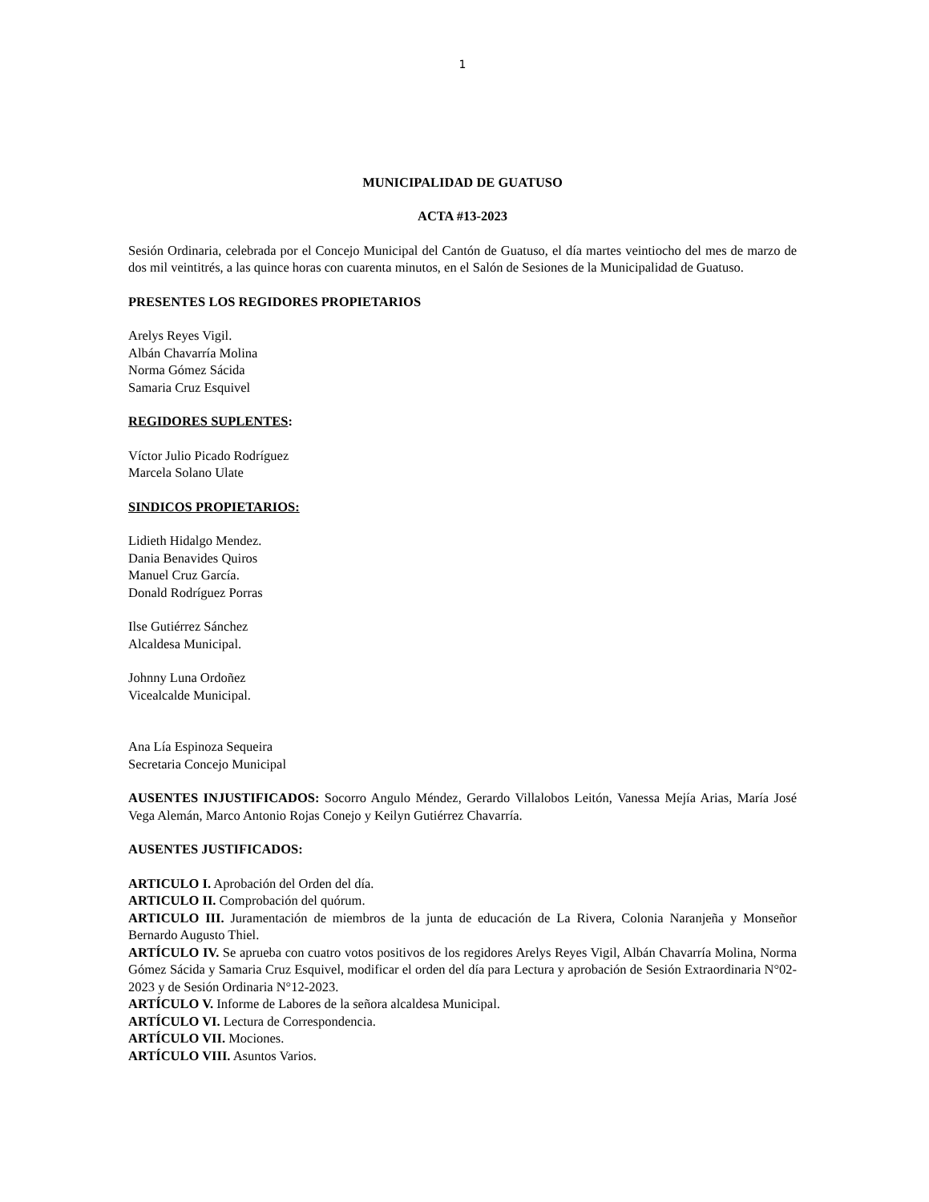1
MUNICIPALIDAD DE GUATUSO
ACTA #13-2023
Sesión Ordinaria, celebrada por el Concejo Municipal del Cantón de Guatuso, el día martes veintiocho del mes de marzo de dos mil veintitrés, a las quince horas con cuarenta minutos, en el Salón de Sesiones de la Municipalidad de Guatuso.
PRESENTES LOS REGIDORES PROPIETARIOS
Arelys Reyes Vigil.
Albán Chavarría Molina
Norma Gómez Sácida
Samaria Cruz Esquivel
REGIDORES SUPLENTES:
Víctor Julio Picado Rodríguez
Marcela Solano Ulate
SINDICOS PROPIETARIOS:
Lidieth Hidalgo Mendez.
Dania Benavides Quiros
Manuel Cruz García.
Donald Rodríguez Porras
Ilse Gutiérrez Sánchez
Alcaldesa Municipal.
Johnny Luna Ordoñez
Vicealcalde Municipal.
Ana Lía Espinoza Sequeira
Secretaria Concejo Municipal
AUSENTES INJUSTIFICADOS: Socorro Angulo Méndez, Gerardo Villalobos Leitón, Vanessa Mejía Arias, María José Vega Alemán, Marco Antonio Rojas Conejo y Keilyn Gutiérrez Chavarría.
AUSENTES JUSTIFICADOS:
ARTICULO I. Aprobación del Orden del día.
ARTICULO II. Comprobación del quórum.
ARTICULO III. Juramentación de miembros de la junta de educación de La Rivera, Colonia Naranjeña y Monseñor Bernardo Augusto Thiel.
ARTÍCULO IV. Se aprueba con cuatro votos positivos de los regidores Arelys Reyes Vigil, Albán Chavarría Molina, Norma Gómez Sácida y Samaria Cruz Esquivel, modificar el orden del día para Lectura y aprobación de Sesión Extraordinaria N°02-2023 y de Sesión Ordinaria N°12-2023.
ARTÍCULO V. Informe de Labores de la señora alcaldesa Municipal.
ARTÍCULO VI. Lectura de Correspondencia.
ARTÍCULO VII. Mociones.
ARTÍCULO VIII. Asuntos Varios.